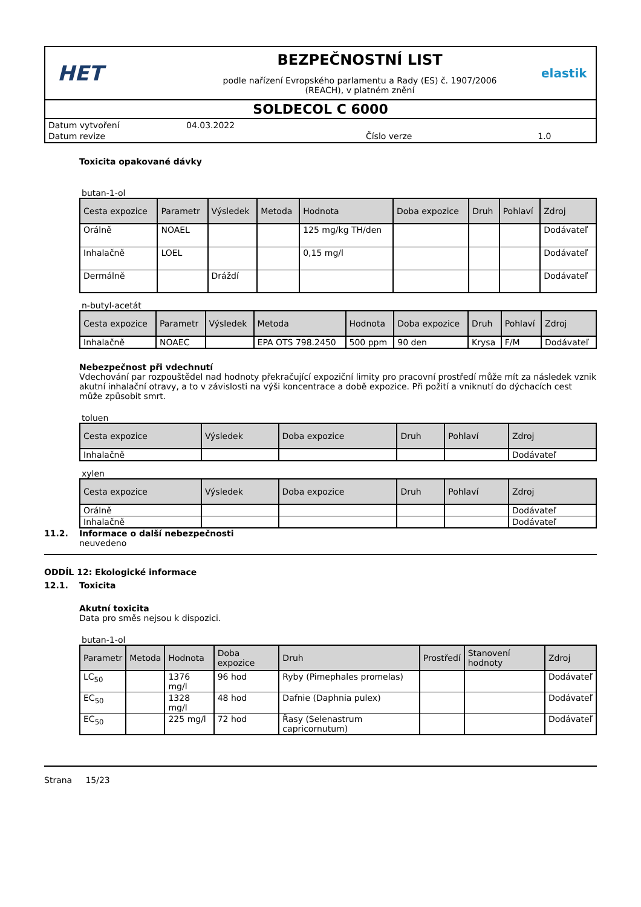HET
BEZPEČNOSTNÍ LIST
podle nařízení Evropského parlamentu a Rady (ES) č. 1907/2006
(REACH), v platném znění
elastik
SOLDECOL C 6000
| Datum vytvoření | 04.03.2022 | | |
| Datum revize | | Číslo verze | 1.0 |
Toxicita opakované dávky
butan-1-ol
| Cesta expozice | Parametr | Výsledek | Metoda | Hodnota | Doba expozice | Druh | Pohlaví | Zdroj |
| --- | --- | --- | --- | --- | --- | --- | --- | --- |
| Orálně | NOAEL | | | 125 mg/kg TH/den | | | | Dodávateľ |
| Inhalačně | LOEL | | | 0,15 mg/l | | | | Dodávateľ |
| Dermálně | | Dráždí | | | | | | Dodávateľ |
n-butyl-acetát
| Cesta expozice | Parametr | Výsledek | Metoda | Hodnota | Doba expozice | Druh | Pohlaví | Zdroj |
| --- | --- | --- | --- | --- | --- | --- | --- | --- |
| Inhalačně | NOAEC | | EPA OTS 798.2450 | 500 ppm | 90 den | Krysa | F/M | Dodávateľ |
Nebezpečnost při vdechnutí
Vdechování par rozpouštědel nad hodnoty překračující expoziční limity pro pracovní prostředí může mít za následek vznik akutní inhalační otravy, a to v závislosti na výši koncentrace a době expozice. Při požití a vniknutí do dýchacích cest může způsobit smrt.
toluen
| Cesta expozice | Výsledek | Doba expozice | Druh | Pohlaví | Zdroj |
| --- | --- | --- | --- | --- | --- |
| Inhalačně | | | | | Dodávateľ |
xylen
| Cesta expozice | Výsledek | Doba expozice | Druh | Pohlaví | Zdroj |
| --- | --- | --- | --- | --- | --- |
| Orálně | | | | | Dodávateľ |
| Inhalačně | | | | | Dodávateľ |
11.2. Informace o další nebezpečnosti
neuvedeno
ODDÍL 12: Ekologické informace
12.1. Toxicita
Akutní toxicita
Data pro směs nejsou k dispozici.
butan-1-ol
| Parametr | Metoda | Hodnota | Doba expozice | Druh | Prostředí | Stanovení hodnoty | Zdroj |
| --- | --- | --- | --- | --- | --- | --- | --- |
| LC<sub>50</sub> | | 1376 mg/l | 96 hod | Ryby (Pimephales promelas) | | | Dodávateľ |
| EC<sub>50</sub> | | 1328 mg/l | 48 hod | Dafnie (Daphnia pulex) | | | Dodávateľ |
| EC<sub>50</sub> | | 225 mg/l | 72 hod | Řasy (Selenastrum capricornutum) | | | Dodávateľ |
Strana 15/23